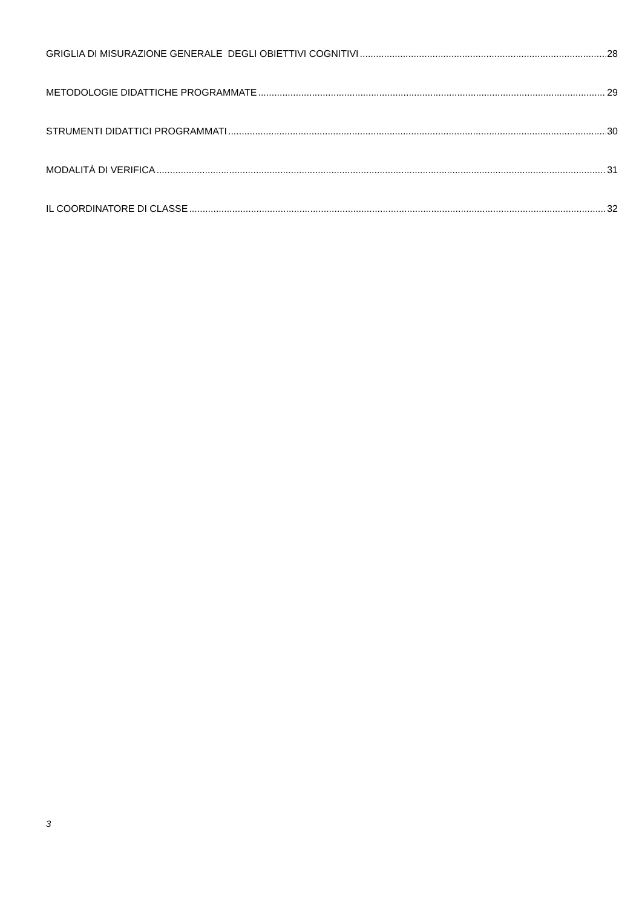GRIGLIA DI MISURAZIONE GENERALE DEGLI OBIETTIVI COGNITIVI 28
METODOLOGIE DIDATTICHE PROGRAMMATE 29
STRUMENTI DIDATTICI PROGRAMMATI 30
MODALITÀ DI VERIFICA 31
IL COORDINATORE DI CLASSE 32
3